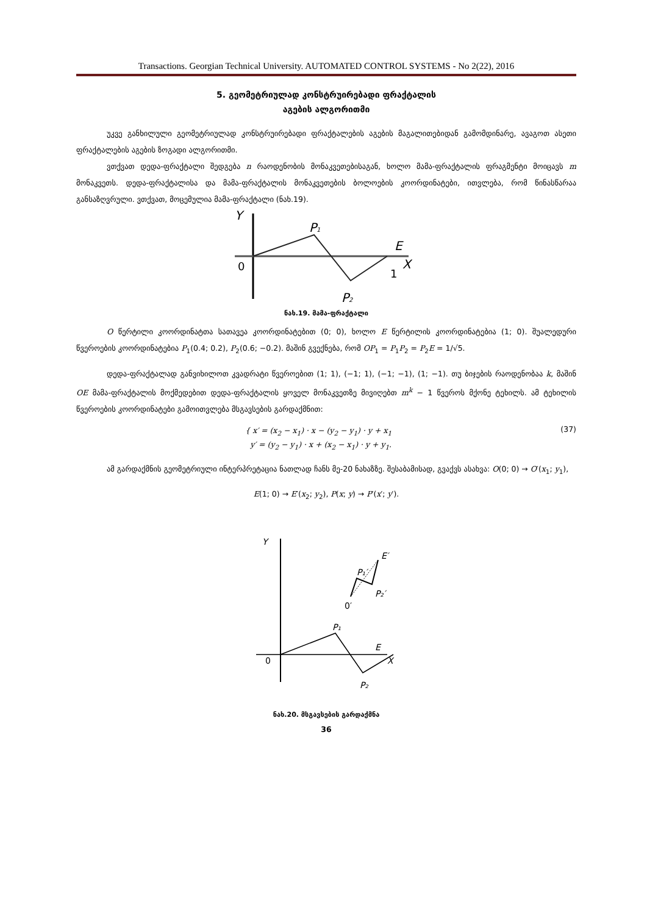Transactions. Georgian Technical University. AUTOMATED CONTROL SYSTEMS - No 2(22), 2016
5. გეომეტრიულად კონსტრუირებადი ფრაქტალის
აგების ალგორითმი
უკვე განხილული გეომეტრიულად კონსტრუირებადი ფრაქტალების აგების მაგალითებიდან გამომდინარე, ავაგოთ ასეთი ფრაქტალების აგების ზოგადი ალგორითმი.
ვთქვათ დედა-ფრაქტალი შედგება n რაოდენობის მონაკვეთებისაგან, ხოლო მამა-ფრაქტალის ფრაგმენტი მოიცავს m მონაკვეთს. დედა-ფრაქტალისა და მამა-ფრაქტალის მონაკვეთების ბოლოების კოორდინატები, ითვლება, რომ წინასწარაა განსაზღვრული. ვთქვათ, მოცემულია მამა-ფრაქტალი (ნახ.19).
Y
P1
E
X
0
1
P2
ნახ.19. მამა-ფრაქტალი
O წერტილი კოორდინატთა სათავეა კოორდინატებით (0; 0), ხოლო E წერტილის კოორდინატებია (1; 0). შუალედური წვეროების კოორდინატებია P<sub>1</sub>(0.4; 0.2), P<sub>2</sub>(0.6; −0.2). მაშინ გვექნება, რომ OP<sub>1</sub> = P<sub>1</sub>P<sub>2</sub> = P<sub>2</sub>E = 1/√5.
დედა-ფრაქტალად განვიხილოთ კვადრატი წვეროებით (1; 1), (−1; 1), (−1; −1), (1; −1). თუ ბიჯების რაოდენობაა k, მაშინ OE მამა-ფრაქტალის მოქმედებით დედა-ფრაქტალის ყოველ მონაკვეთზე მივიღებთ m<sup>k</sup> − 1 წვეროს მქონე ტეხილს. ამ ტეხილის წვეროების კოორდინატები გამოითვლება მსგავსების გარდაქმნით:
{ x′ = (x<sub>2</sub> − x<sub>1</sub>) · x − (y<sub>2</sub> − y<sub>1</sub>) · y + x<sub>1</sub>
y′ = (y<sub>2</sub> − y<sub>1</sub>) · x + (x<sub>2</sub> − x<sub>1</sub>) · y + y<sub>1</sub>.
(37)
ამ გარდაქმნის გეომეტრიული ინტერპრეტაცია ნათლად ჩანს მე-20 ნახაზზე. შესაბამისად, გვაქვს ასახვა: O(0; 0) → O′(x<sub>1</sub>; y<sub>1</sub>),
E(1; 0) → E′(x<sub>2</sub>; y<sub>2</sub>), P(x; y) → P′(x′; y′).
Y
E′
P₁′
P₂′
0′
P₁
E
X
0
P₂
ნახ.20. მსგავსების გარდაქმნა
36